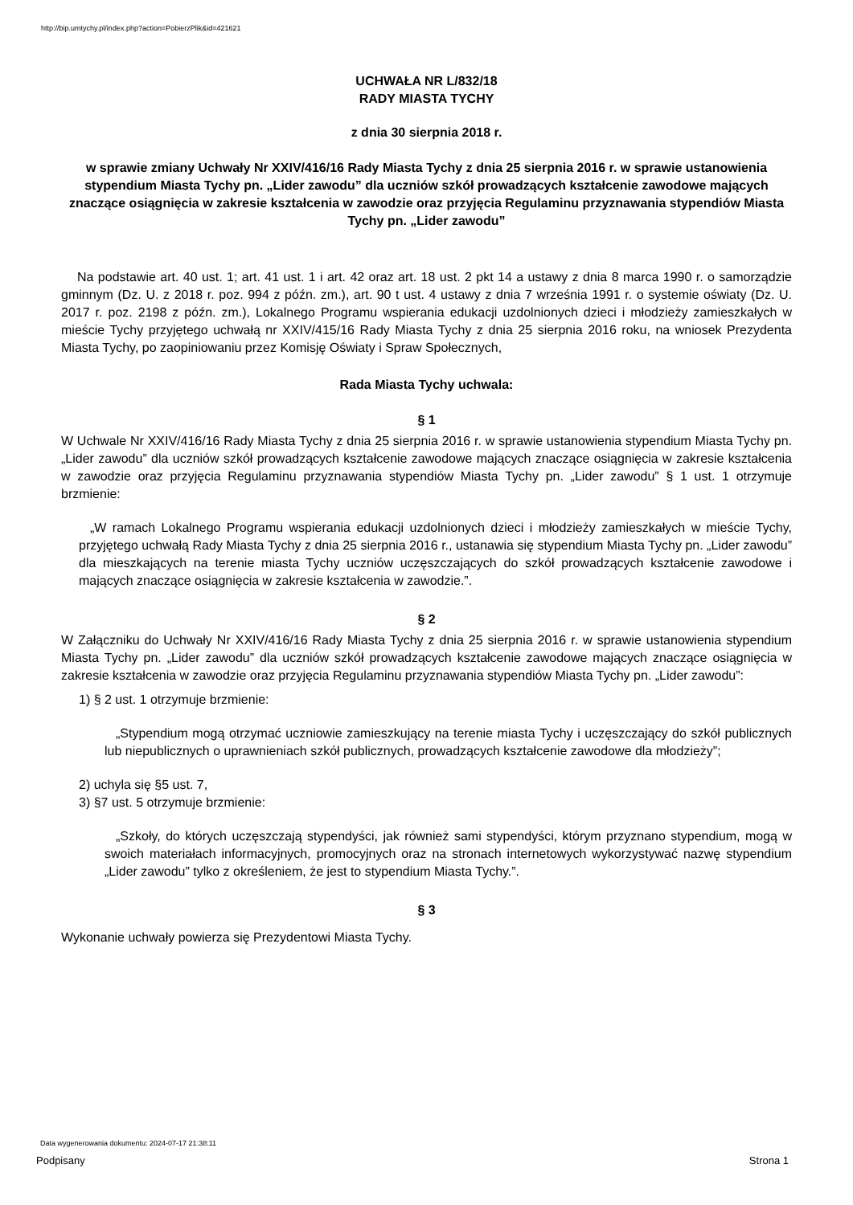http://bip.umtychy.pl/index.php?action=PobierzPlik&id=421621
UCHWAŁA NR L/832/18
RADY MIASTA TYCHY
z dnia 30 sierpnia 2018 r.
w sprawie zmiany Uchwały Nr XXIV/416/16 Rady Miasta Tychy z dnia 25 sierpnia 2016 r. w sprawie ustanowienia stypendium Miasta Tychy pn. „Lider zawodu” dla uczniów szkół prowadzących kształcenie zawodowe mających znaczące osiągnięcia w zakresie kształcenia w zawodzie oraz przyjęcia Regulaminu przyznawania stypendiów Miasta Tychy pn. „Lider zawodu”
Na podstawie art. 40 ust. 1; art. 41 ust. 1 i art. 42 oraz art. 18 ust. 2 pkt 14 a ustawy z dnia 8 marca 1990 r. o samorządzie gminnym (Dz. U. z 2018 r. poz. 994 z późn. zm.), art. 90 t ust. 4 ustawy z dnia 7 września 1991 r. o systemie oświaty (Dz. U. 2017 r. poz. 2198 z późn. zm.), Lokalnego Programu wspierania edukacji uzdolnionych dzieci i młodzieży zamieszkałych w mieście Tychy przyjętego uchwałą nr XXIV/415/16 Rady Miasta Tychy z dnia 25 sierpnia 2016 roku, na wniosek Prezydenta Miasta Tychy, po zaopiniowaniu przez Komisję Oświaty i Spraw Społecznych,
Rada Miasta Tychy uchwala:
§ 1
W Uchwale Nr XXIV/416/16 Rady Miasta Tychy z dnia 25 sierpnia 2016 r. w sprawie ustanowienia stypendium Miasta Tychy pn. „Lider zawodu” dla uczniów szkół prowadzących kształcenie zawodowe mających znaczące osiągnięcia w zakresie kształcenia w zawodzie oraz przyjęcia Regulaminu przyznawania stypendiów Miasta Tychy pn. „Lider zawodu” § 1 ust. 1 otrzymuje brzmienie:
„W ramach Lokalnego Programu wspierania edukacji uzdolnionych dzieci i młodzieży zamieszkałych w mieście Tychy, przyjętego uchwałą Rady Miasta Tychy z dnia 25 sierpnia 2016 r., ustanawia się stypendium Miasta Tychy pn. „Lider zawodu” dla mieszkających na terenie miasta Tychy uczniów uczęszczających do szkół prowadzących kształcenie zawodowe i mających znaczące osiągnięcia w zakresie kształcenia w zawodzie.”.
§ 2
W Załączniku do Uchwały Nr XXIV/416/16 Rady Miasta Tychy z dnia 25 sierpnia 2016 r. w sprawie ustanowienia stypendium Miasta Tychy pn. „Lider zawodu” dla uczniów szkół prowadzących kształcenie zawodowe mających znaczące osiągnięcia w zakresie kształcenia w zawodzie oraz przyjęcia Regulaminu przyznawania stypendiów Miasta Tychy pn. „Lider zawodu”:
1) § 2 ust. 1 otrzymuje brzmienie:
„Stypendium mogą otrzymać uczniowie zamieszkujący na terenie miasta Tychy i uczęszczający do szkół publicznych lub niepublicznych o uprawnieniach szkół publicznych, prowadzących kształcenie zawodowe dla młodzieży”;
2) uchyla się §5 ust. 7,
3) §7 ust. 5 otrzymuje brzmienie:
„Szkoły, do których uczęszczają stypendyści, jak również sami stypendyści, którym przyznano stypendium, mogą w swoich materiałach informacyjnych, promocyjnych oraz na stronach internetowych wykorzystywać nazwę stypendium „Lider zawodu” tylko z określeniem, że jest to stypendium Miasta Tychy.”.
§ 3
Wykonanie uchwały powierza się Prezydentowi Miasta Tychy.
Data wygenerowania dokumentu: 2024-07-17 21:38:11
Podpisany Strona 1